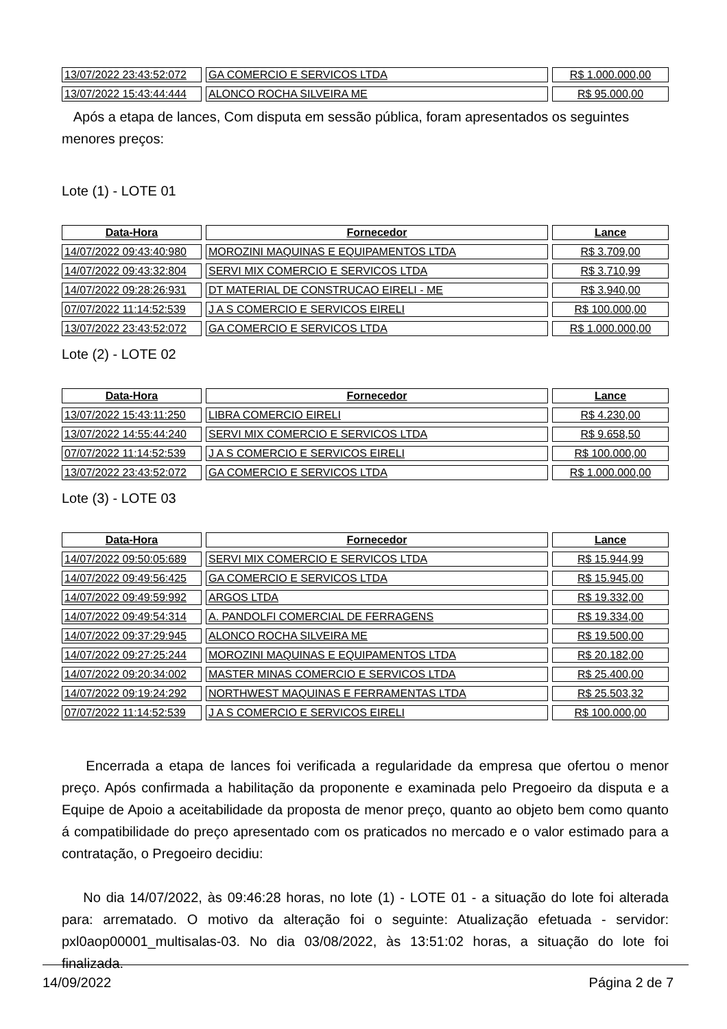| 13/07/2022 23:43:52:072 | GA COMERCIO E SERVICOS LTDA | R$ 1.000.000,00 |
| 13/07/2022 15:43:44:444 | ALONCO ROCHA SILVEIRA ME | R$ 95.000,00 |
Após a etapa de lances, Com disputa em sessão pública, foram apresentados os seguintes menores preços:
Lote (1) - LOTE 01
| Data-Hora | Fornecedor | Lance |
| --- | --- | --- |
| 14/07/2022 09:43:40:980 | MOROZINI MAQUINAS E EQUIPAMENTOS LTDA | R$ 3.709,00 |
| 14/07/2022 09:43:32:804 | SERVI MIX COMERCIO E SERVICOS LTDA | R$ 3.710,99 |
| 14/07/2022 09:28:26:931 | DT MATERIAL DE CONSTRUCAO EIRELI - ME | R$ 3.940,00 |
| 07/07/2022 11:14:52:539 | J A S COMERCIO E SERVICOS EIRELI | R$ 100.000,00 |
| 13/07/2022 23:43:52:072 | GA COMERCIO E SERVICOS LTDA | R$ 1.000.000,00 |
Lote (2) - LOTE 02
| Data-Hora | Fornecedor | Lance |
| --- | --- | --- |
| 13/07/2022 15:43:11:250 | LIBRA COMERCIO EIRELI | R$ 4.230,00 |
| 13/07/2022 14:55:44:240 | SERVI MIX COMERCIO E SERVICOS LTDA | R$ 9.658,50 |
| 07/07/2022 11:14:52:539 | J A S COMERCIO E SERVICOS EIRELI | R$ 100.000,00 |
| 13/07/2022 23:43:52:072 | GA COMERCIO E SERVICOS LTDA | R$ 1.000.000,00 |
Lote (3) - LOTE 03
| Data-Hora | Fornecedor | Lance |
| --- | --- | --- |
| 14/07/2022 09:50:05:689 | SERVI MIX COMERCIO E SERVICOS LTDA | R$ 15.944,99 |
| 14/07/2022 09:49:56:425 | GA COMERCIO E SERVICOS LTDA | R$ 15.945,00 |
| 14/07/2022 09:49:59:992 | ARGOS LTDA | R$ 19.332,00 |
| 14/07/2022 09:49:54:314 | A. PANDOLFI COMERCIAL DE FERRAGENS | R$ 19.334,00 |
| 14/07/2022 09:37:29:945 | ALONCO ROCHA SILVEIRA ME | R$ 19.500,00 |
| 14/07/2022 09:27:25:244 | MOROZINI MAQUINAS E EQUIPAMENTOS LTDA | R$ 20.182,00 |
| 14/07/2022 09:20:34:002 | MASTER MINAS COMERCIO E SERVICOS LTDA | R$ 25.400,00 |
| 14/07/2022 09:19:24:292 | NORTHWEST MAQUINAS E FERRAMENTAS LTDA | R$ 25.503,32 |
| 07/07/2022 11:14:52:539 | J A S COMERCIO E SERVICOS EIRELI | R$ 100.000,00 |
Encerrada a etapa de lances foi verificada a regularidade da empresa que ofertou o menor preço. Após confirmada a habilitação da proponente e examinada pelo Pregoeiro da disputa e a Equipe de Apoio a aceitabilidade da proposta de menor preço, quanto ao objeto bem como quanto á compatibilidade do preço apresentado com os praticados no mercado e o valor estimado para a contratação, o Pregoeiro decidiu:
No dia 14/07/2022, às 09:46:28 horas, no lote (1) - LOTE 01 - a situação do lote foi alterada para: arrematado. O motivo da alteração foi o seguinte: Atualização efetuada - servidor: pxl0aop00001_multisalas-03. No dia 03/08/2022, às 13:51:02 horas, a situação do lote foi finalizada.
14/09/2022 Página 2 de 7